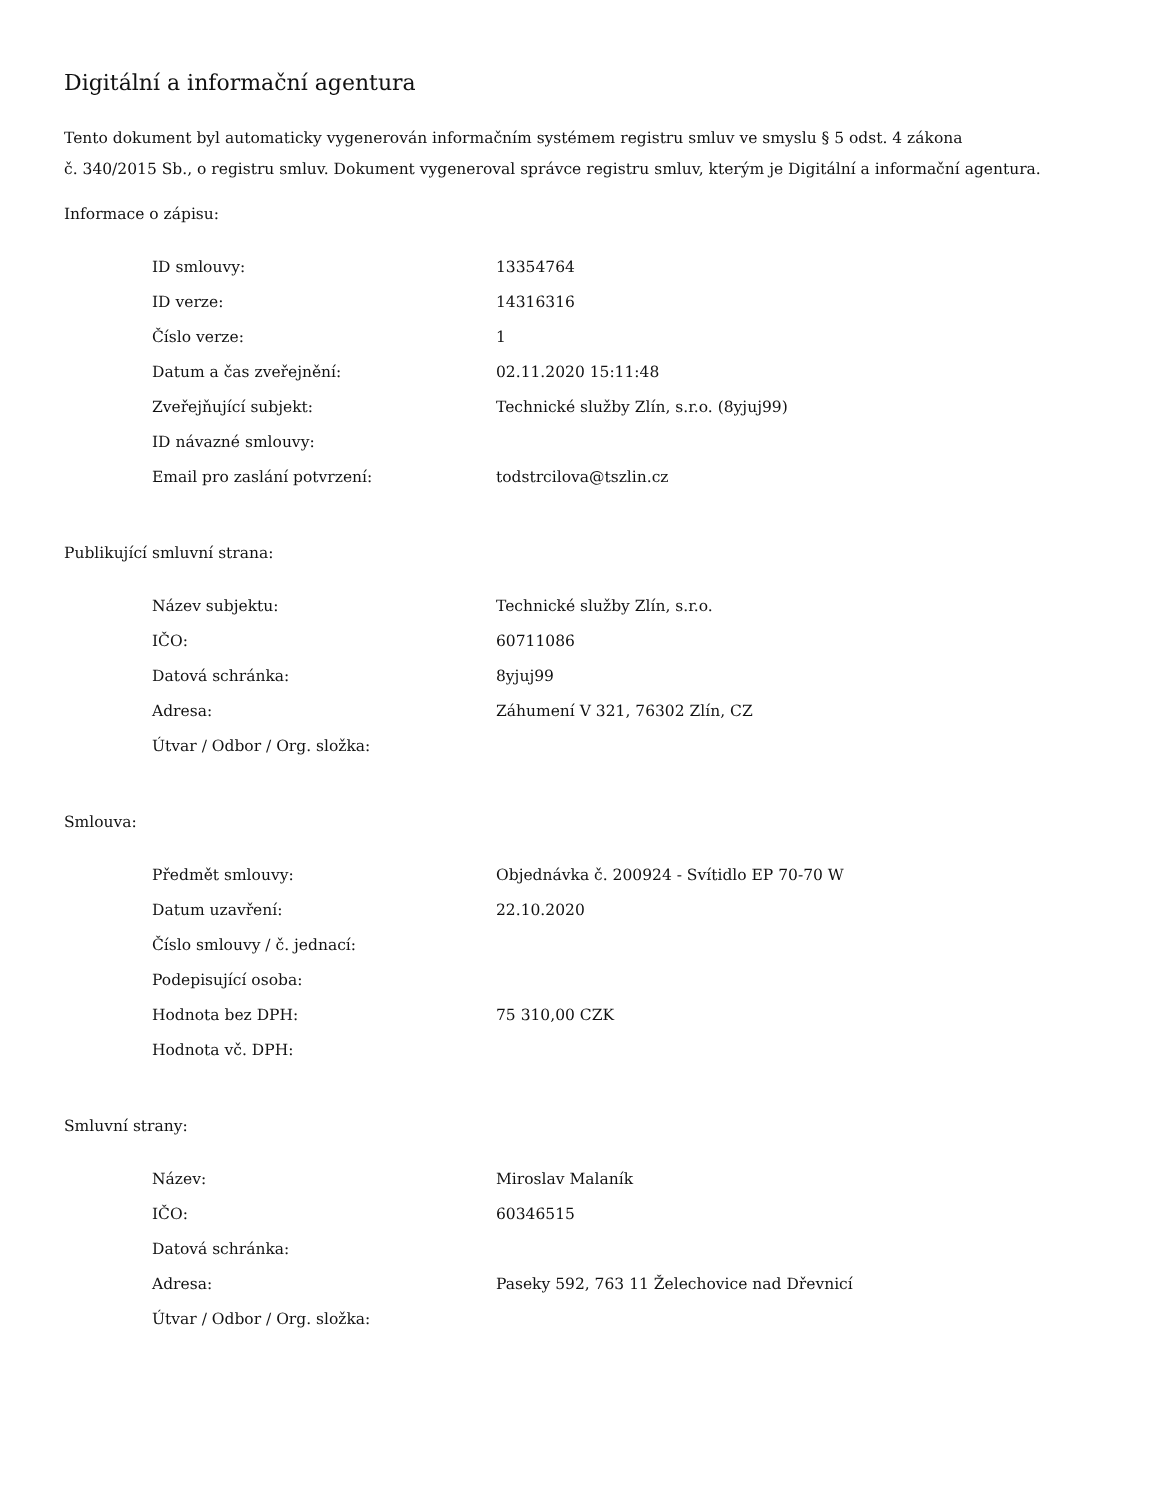Digitální a informační agentura
Tento dokument byl automaticky vygenerován informačním systémem registru smluv ve smyslu § 5 odst. 4 zákona
č. 340/2015 Sb., o registru smluv. Dokument vygeneroval správce registru smluv, kterým je Digitální a informační agentura.
Informace o zápisu:
| ID smlouvy: | 13354764 |
| ID verze: | 14316316 |
| Číslo verze: | 1 |
| Datum a čas zveřejnění: | 02.11.2020 15:11:48 |
| Zveřejňující subjekt: | Technické služby Zlín, s.r.o. (8yjuj99) |
| ID návazné smlouvy: | |
| Email pro zaslání potvrzení: | todstrcilova@tszlin.cz |
Publikující smluvní strana:
| Název subjektu: | Technické služby Zlín, s.r.o. |
| IČO: | 60711086 |
| Datová schránka: | 8yjuj99 |
| Adresa: | Záhumení V 321, 76302 Zlín, CZ |
| Útvar / Odbor / Org. složka: | |
Smlouva:
| Předmět smlouvy: | Objednávka č. 200924 - Svítidlo EP 70-70 W |
| Datum uzavření: | 22.10.2020 |
| Číslo smlouvy / č. jednací: | |
| Podepisující osoba: | |
| Hodnota bez DPH: | 75 310,00 CZK |
| Hodnota vč. DPH: | |
Smluvní strany:
| Název: | Miroslav Malaník |
| IČO: | 60346515 |
| Datová schránka: | |
| Adresa: | Paseky 592, 763 11 Želechovice nad Dřevnicí |
| Útvar / Odbor / Org. složka: | |